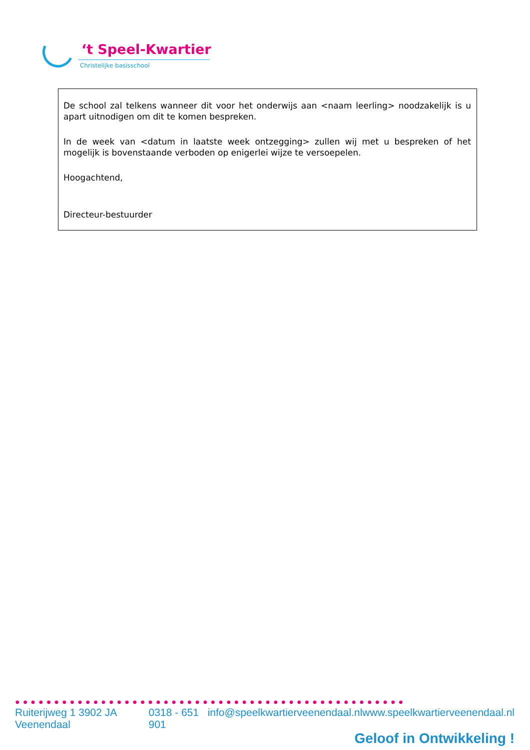‘t Speel-Kwartier
Christelijke basisschool
De school zal telkens wanneer dit voor het onderwijs aan <naam leerling> noodzakelijk is u apart uitnodigen om dit te komen bespreken.
In de week van <datum in laatste week ontzegging> zullen wij met u bespreken of het mogelijk is bovenstaande verboden op enigerlei wijze te versoepelen.
Hoogachtend,
Directeur-bestuurder
●●●●●●●●●●●●●●●●●●●●●●●●●●●●●●●●●●●●●●●●●●●●●●●●●●
Ruiterijweg 1 3902 JA Veenendaal 0318 - 651 901 info@speelkwartierveenendaal.nl www.speelkwartierveenendaal.nl
Geloof in Ontwikkeling !